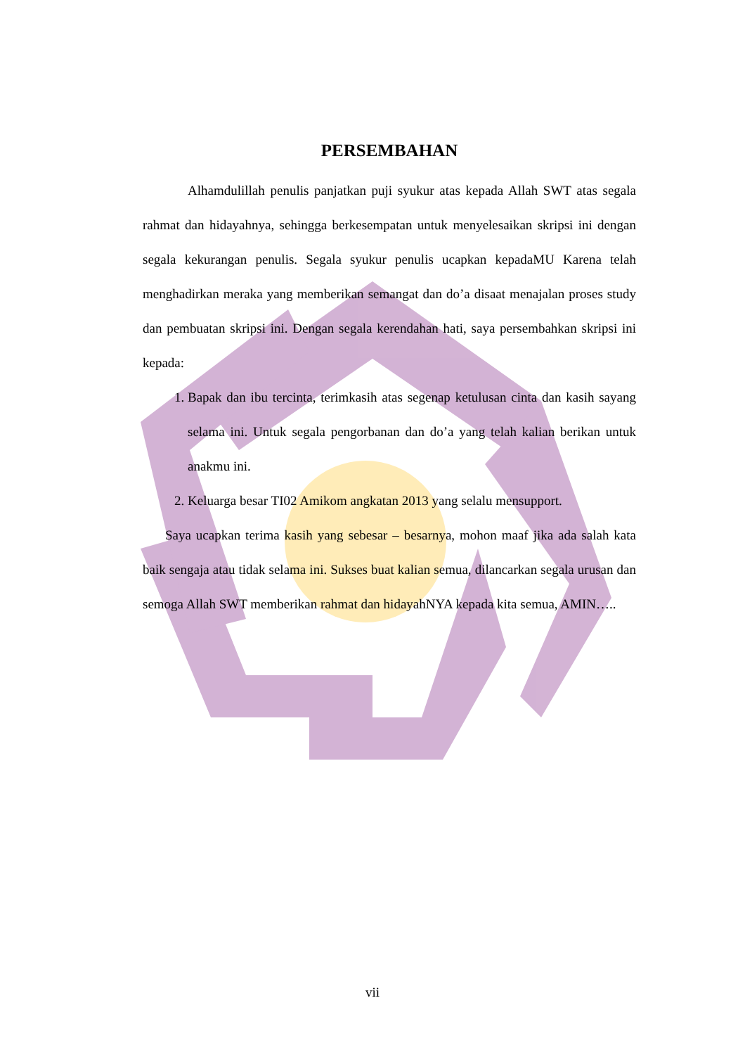PERSEMBAHAN
Alhamdulillah penulis panjatkan puji syukur atas kepada Allah SWT atas segala rahmat dan hidayahnya, sehingga berkesempatan untuk menyelesaikan skripsi ini dengan segala kekurangan penulis. Segala syukur penulis ucapkan kepadaMU Karena telah menghadirkan meraka yang memberikan semangat dan do’a disaat menajalan proses study dan pembuatan skripsi ini. Dengan segala kerendahan hati, saya persembahkan skripsi ini kepada:
1. Bapak dan ibu tercinta, terimkasih atas segenap ketulusan cinta dan kasih sayang selama ini. Untuk segala pengorbanan dan do’a yang telah kalian berikan untuk anakmu ini.
2. Keluarga besar TI02 Amikom angkatan 2013 yang selalu mensupport.
Saya ucapkan terima kasih yang sebesar – besarnya, mohon maaf jika ada salah kata baik sengaja atau tidak selama ini. Sukses buat kalian semua, dilancarkan segala urusan dan semoga Allah SWT memberikan rahmat dan hidayahNYA kepada kita semua, AMIN…..
vii